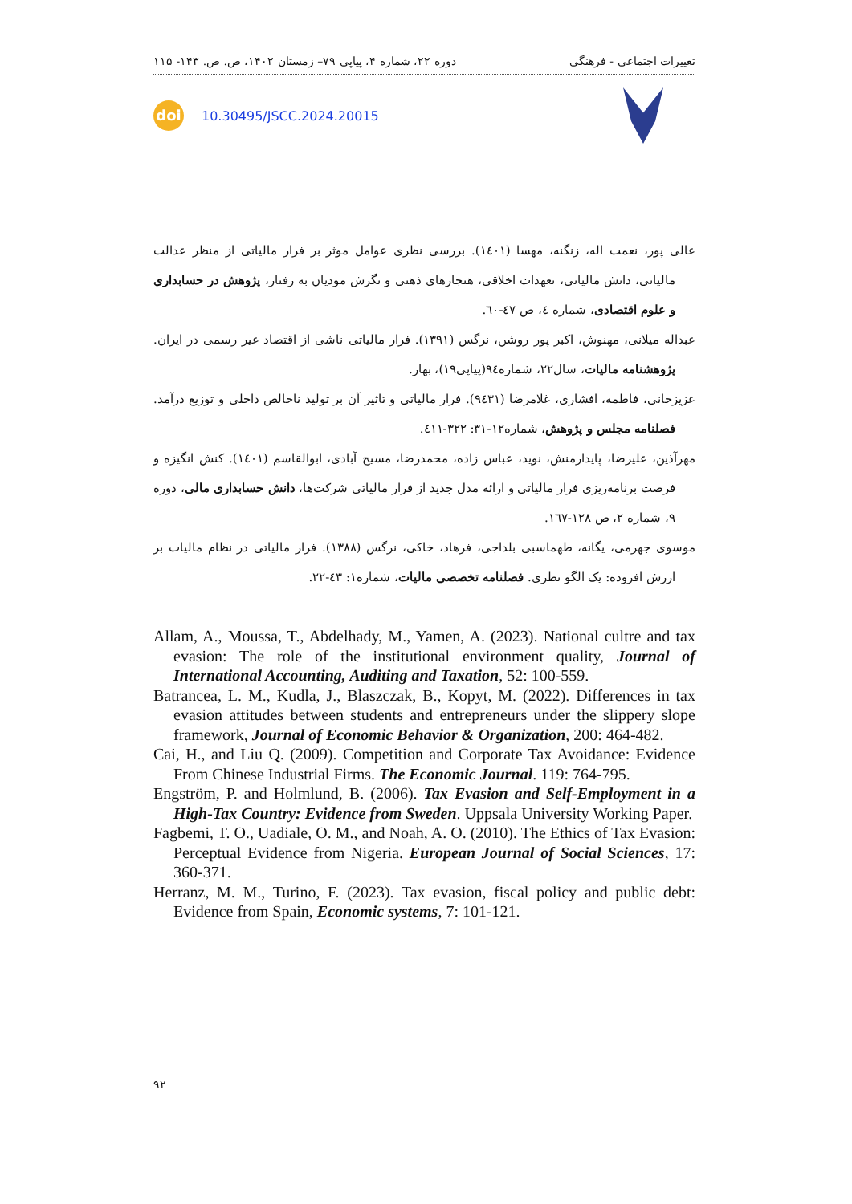تغییرات اجتماعی - فرهنگی دوره ۲۲، شماره ۴، پیاپی ۷۹– زمستان ۱۴۰۲، ص. ص. ۱۴۳- ۱۱۵
doi
10.30495/JSCC.2024.20015
عالی پور، نعمت اله، زنگنه، مهسا (۱٤۰۱). بررسی نظری عوامل موثر بر فرار مالیاتی از منظر عدالت مالیاتی، دانش مالیاتی، تعهدات اخلاقی، هنجارهای ذهنی و نگرش مودیان به رفتار، پژوهش در حسابداری و علوم اقتصادی، شماره ٤، ص ٤٧-٦٠.
عبداله میلانی، مهنوش، اکبر پور روشن، نرگس (۱۳۹۱). فرار مالیاتی ناشی از اقتصاد غیر رسمی در ایران. پژوهشنامه مالیات، سال۲۲، شماره٩٤(پیاپی۱۹)، بهار.
عزیزخانی، فاطمه، افشاری، غلامرضا (۹٤۳۱). فرار مالیاتی و تاثیر آن بر تولید ناخالص داخلی و توزیع درآمد. فصلنامه مجلس و پژوهش، شماره۱۲-۳۱: ۳۲۲-٤۱۱.
مهرآذین، علیرضا، پایدارمنش، نوید، عباس زاده، محمدرضا، مسیح آبادی، ابوالقاسم (۱٤۰۱). کنش انگیزه و فرصت برنامه‌ریزی فرار مالیاتی و ارائه مدل جدید از فرار مالیاتی شرکت‌ها، دانش حسابداری مالی، دوره ۹، شماره ۲، ص ۱۲۸-۱٦۷.
موسوی جهرمی، یگانه، طهماسبی بلداجی، فرهاد، خاکی، نرگس (۱۳۸۸). فرار مالیاتی در نظام مالیات بر ارزش افزوده: یک الگو نظری. فصلنامه تخصصی مالیات، شماره۱: ٤۳-۲۲.
Allam, A., Moussa, T., Abdelhady, M., Yamen, A. (2023). National cultre and tax evasion: The role of the institutional environment quality, Journal of International Accounting, Auditing and Taxation, 52: 100-559.
Batrancea, L. M., Kudla, J., Blaszczak, B., Kopyt, M. (2022). Differences in tax evasion attitudes between students and entrepreneurs under the slippery slope framework, Journal of Economic Behavior & Organization, 200: 464-482.
Cai, H., and Liu Q. (2009). Competition and Corporate Tax Avoidance: Evidence From Chinese Industrial Firms. The Economic Journal. 119: 764-795.
Engström, P. and Holmlund, B. (2006). Tax Evasion and Self-Employment in a High-Tax Country: Evidence from Sweden. Uppsala University Working Paper.
Fagbemi, T. O., Uadiale, O. M., and Noah, A. O. (2010). The Ethics of Tax Evasion: Perceptual Evidence from Nigeria. European Journal of Social Sciences, 17: 360-371.
Herranz, M. M., Turino, F. (2023). Tax evasion, fiscal policy and public debt: Evidence from Spain, Economic systems, 7: 101-121.
۹۲